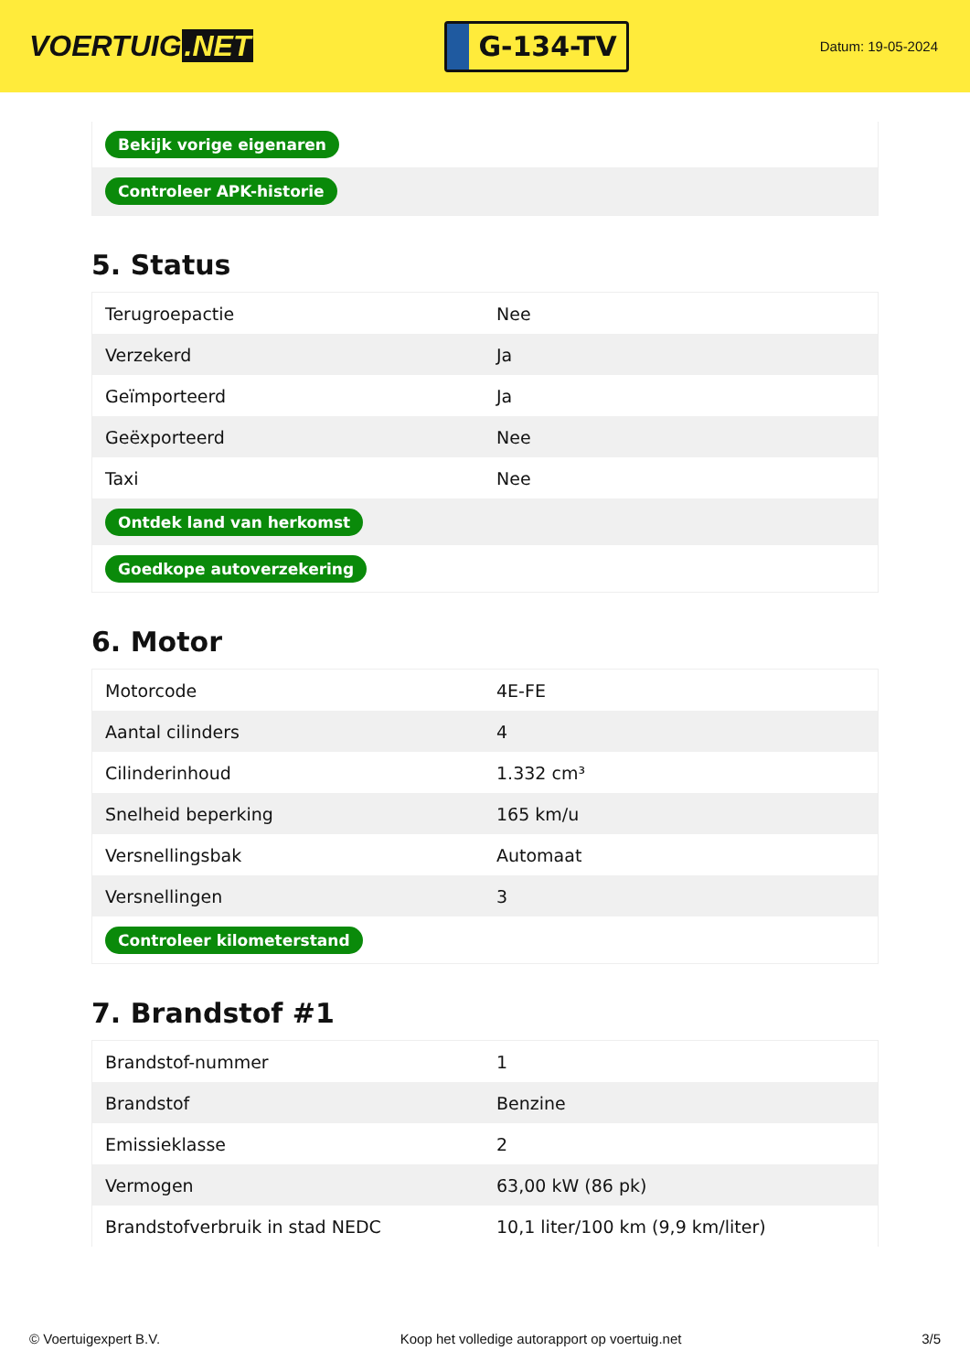VOERTUIG.NET
G-134-TV
Datum: 19-05-2024
| Bekijk vorige eigenaren |
| Controleer APK-historie |
5. Status
| Terugroepactie | Nee |
| Verzekerd | Ja |
| Geïmporteerd | Ja |
| Geëxporteerd | Nee |
| Taxi | Nee |
| Ontdek land van herkomst | |
| Goedkope autoverzekering | |
6. Motor
| Motorcode | 4E-FE |
| Aantal cilinders | 4 |
| Cilinderinhoud | 1.332 cm³ |
| Snelheid beperking | 165 km/u |
| Versnellingsbak | Automaat |
| Versnellingen | 3 |
| Controleer kilometerstand | |
7. Brandstof #1
| Brandstof-nummer | 1 |
| Brandstof | Benzine |
| Emissieklasse | 2 |
| Vermogen | 63,00 kW (86 pk) |
| Brandstofverbruik in stad NEDC | 10,1 liter/100 km (9,9 km/liter) |
© Voertuigexpert B.V. Koop het volledige autorapport op voertuig.net 3/5